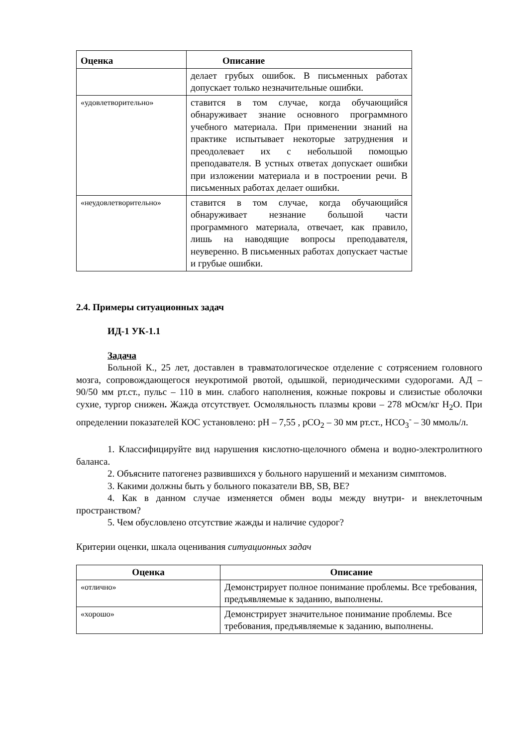| Оценка | Описание |
| --- | --- |
| | делает грубых ошибок. В письменных работах допускает только незначительные ошибки. |
| «удовлетворительно» | ставится в том случае, когда обучающийся обнаруживает знание основного программного учебного материала. При применении знаний на практике испытывает некоторые затруднения и преодолевает их с небольшой помощью преподавателя. В устных ответах допускает ошибки при изложении материала и в построении речи. В письменных работах делает ошибки. |
| «неудовлетворительно» | ставится в том случае, когда обучающийся обнаруживает незнание большой части программного материала, отвечает, как правило, лишь на наводящие вопросы преподавателя, неуверенно. В письменных работах допускает частые и грубые ошибки. |
2.4. Примеры ситуационных задач
ИД-1 УК-1.1
Задача
Больной К., 25 лет, доставлен в травматологическое отделение с сотрясением головного мозга, сопровождающегося неукротимой рвотой, одышкой, периодическими судорогами. АД – 90/50 мм рт.ст., пульс – 110 в мин. слабого наполнения, кожные покровы и слизистые оболочки сухие, тургор снижен. Жажда отсутствует. Осмоляльность плазмы крови – 278 мОсм/кг H<sub>2</sub>O. При определении показателей КОС установлено: рН – 7,55 , рСО<sub>2</sub> – 30 мм рт.ст., НСО<sub>3</sub><sup>-</sup> – 30 ммоль/л.
1. Классифицируйте вид нарушения кислотно-щелочного обмена и водно-электролитного баланса.
2. Объясните патогенез развившихся у больного нарушений и механизм симптомов.
3. Какими должны быть у больного показатели BB, SB, BE?
4. Как в данном случае изменяется обмен воды между внутри- и внеклеточным пространством?
5. Чем обусловлено отсутствие жажды и наличие судорог?
Критерии оценки, шкала оценивания ситуационных задач
| Оценка | Описание |
| --- | --- |
| «отлично» | Демонстрирует полное понимание проблемы. Все требования, предъявляемые к заданию, выполнены. |
| «хорошо» | Демонстрирует значительное понимание проблемы. Все требования, предъявляемые к заданию, выполнены. |